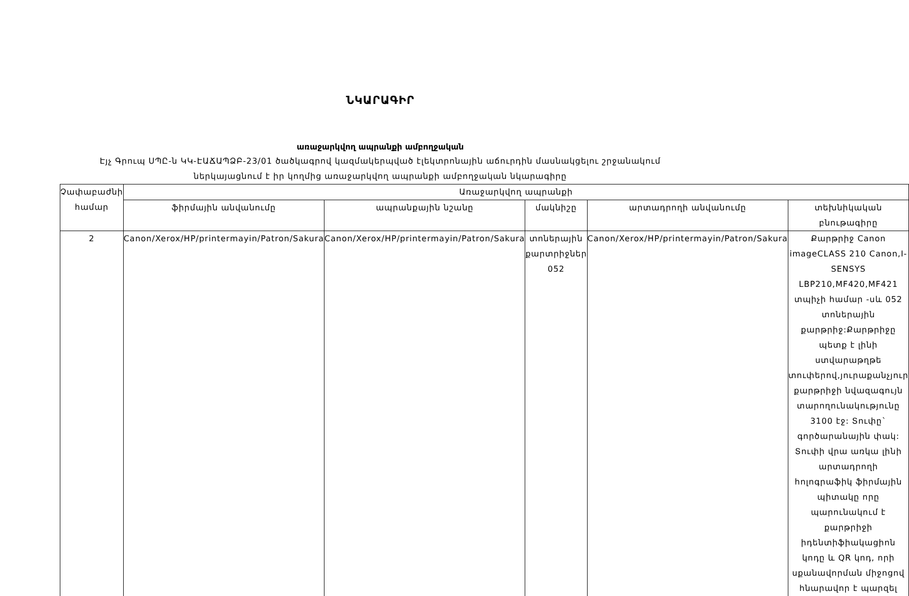ՆԿԱՐԱԳԻՐ
առաջարկվող ապրանքի ամբողջական
Էյչ Գրուպ ՍՊԸ-ն ԿԿ-ԷԱՃԱՊՁԲ-23/01 ծածկագրով կազմակերպված էլեկտրոնային աճուրդին մասնակցելու շրջանակում
ներկայացնում է իր կողմից առաջարկվող ապրանքի ամբողջական նկարագիրը
| Չափաբաժնի համար | Առաջարկվող ապրանքի | | | | |
| --- | --- | --- | --- | --- | --- |
| | ֆիրմային անվանումը | ապրանքային նշանը | մակնիշը | արտադրողի անվանումը | տեխնիկական բնութագիրը |
| 2 | Canon/Xerox/HP/printermayin/Patron/Sakura | Canon/Xerox/HP/printermayin/Patron/Sakura | տոներային քարտրիջներ 052 | Canon/Xerox/HP/printermayin/Patron/Sakura | Քարթրիջ Canon imageCLASS 210 Canon,I-SENSYS LBP210,MF420,MF421 տպիչի համար -սև 052 տոներային քարթրիջ:Քարթրիջը պետք է լինի ստվարաթղթե տուփերով,յուրաքանչյուր քարթրիջի նվազագույն տարողունակությունը 3100 էջ: Տուփը` գործարանային փակ: Տուփի վրա առկա լինի արտադրողի հոլոգրաֆիկ ֆիրմային պիտակը որը պարունակում է քարթրիջի իդենտիֆիակացիոն կոդը և QR կոդ, որի սքանավորման միջոցով հնարավոր է պարզել |